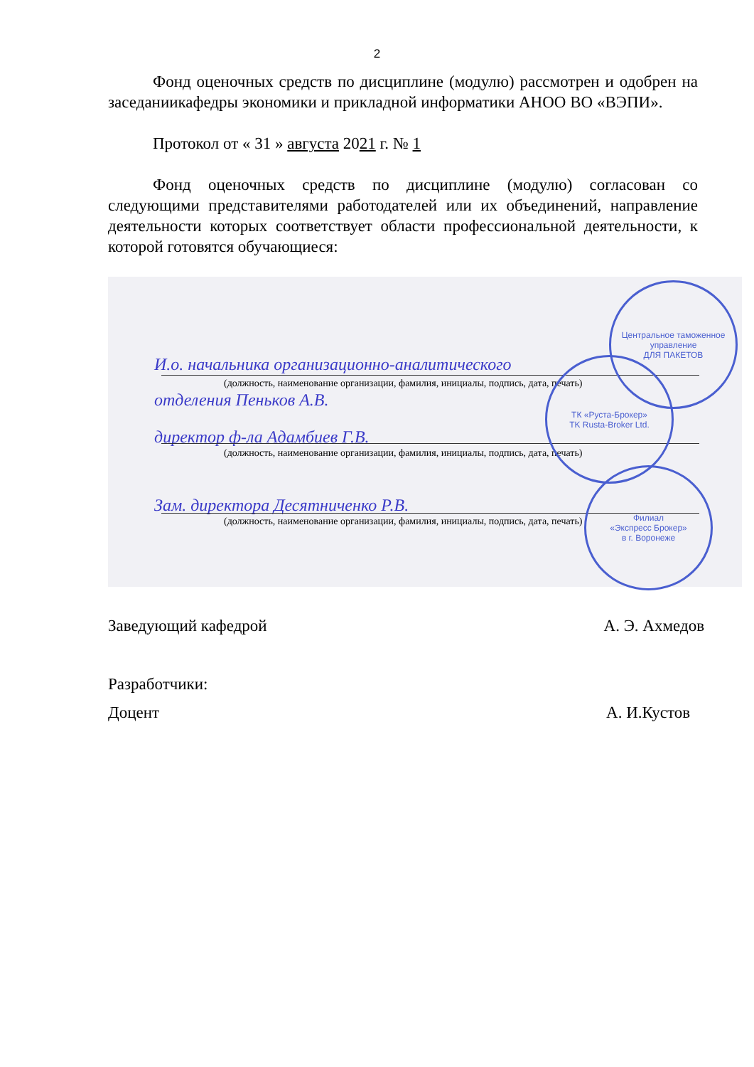2
Фонд оценочных средств по дисциплине (модулю) рассмотрен и одобрен на заседаниикафедры экономики и прикладной информатики АНОО ВО «ВЭПИ».
Протокол от « 31 » августа 2021 г. № 1
Фонд оценочных средств по дисциплине (модулю) согласован со следующими представителями работодателей или их объединений, направление деятельности которых соответствует области профессиональной деятельности, к которой готовятся обучающиеся:
И.о. начальника организационно-аналитического
(должность, наименование организации, фамилия, инициалы, подпись, дата, печать)
отделения Пеньков А.В.
директор ф-ла Адамбиев Г.В.
(должность, наименование организации, фамилия, инициалы, подпись, дата, печать)
Зам. директора Десятниченко Р.В.
(должность, наименование организации, фамилия, инициалы, подпись, дата, печать)
Центральное таможенное управление
ДЛЯ ПАКЕТОВ
ТК «Руста-Брокер»
TK Rusta-Broker Ltd.
Филиал
«Экспресс Брокер»
в г. Воронеже
Заведующий кафедрой А. Э. Ахмедов
Разработчики:
Доцент А. И.Кустов